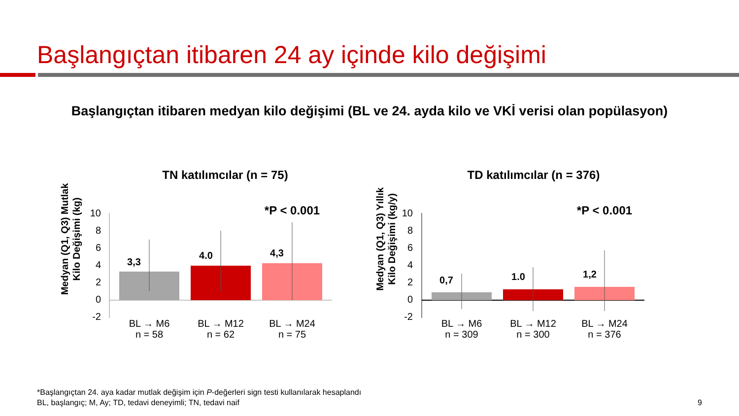Başlangıçtan itibaren 24 ay içinde kilo değişimi
Başlangıçtan itibaren medyan kilo değişimi (BL ve 24. ayda kilo ve VKİ verisi olan popülasyon)
TN katılımcılar (n = 75)
Medyan (Q1, Q3) Mutlak
Kilo Değişimi (kg)
10
8
6
4
2
0
-2
3,3
4.0
4,3
*P < 0.001
BL → M6
n = 58
BL → M12
n = 62
BL → M24
n = 75
TD katılımcılar (n = 376)
Medyan (Q1, Q3) Yıllık
Kilo Değişimi (kg/y)
10
8
6
4
2
0
-2
0,7
1.0
1,2
*P < 0.001
BL → M6
n = 309
BL → M12
n = 300
BL → M24
n = 376
*Başlangıçtan 24. aya kadar mutlak değişim için P-değerleri sign testi kullanılarak hesaplandı
BL, başlangıç; M, Ay; TD, tedavi deneyimli; TN, tedavi naif
9